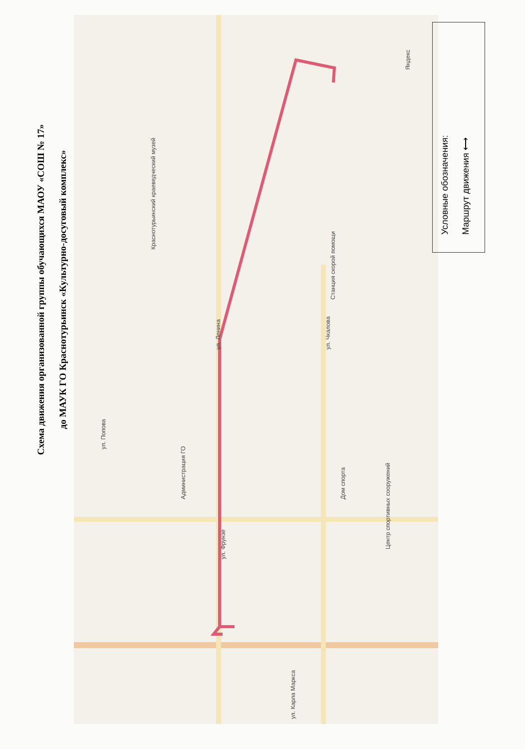Схема движения организованной группы обучающихся МАОУ «СОШ № 17»
до МАУК ГО Краснотурьинск «Культурно-досуговый комплекс»
ул. Карла Маркса
ул. Фрунзе
ул. Ленина ул. Чкалова
ул. Попова
Администрация ГО
Станция скорой помощи
Дом спорта
Центр спортивных сооружений
Краснотурьинский краеведческий музей
Яндекс
Условные обозначения:
Маршрут движения ⟷